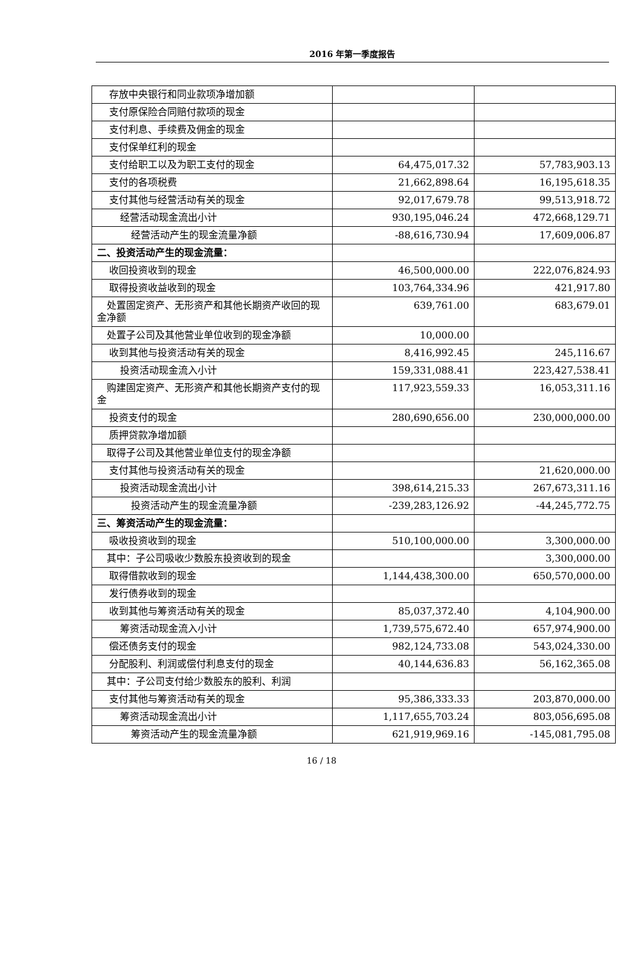2016 年第一季度报告
| 存放中央银行和同业款项净增加额 | | |
| 支付原保险合同赔付款项的现金 | | |
| 支付利息、手续费及佣金的现金 | | |
| 支付保单红利的现金 | | |
| 支付给职工以及为职工支付的现金 | 64,475,017.32 | 57,783,903.13 |
| 支付的各项税费 | 21,662,898.64 | 16,195,618.35 |
| 支付其他与经营活动有关的现金 | 92,017,679.78 | 99,513,918.72 |
| 经营活动现金流出小计 | 930,195,046.24 | 472,668,129.71 |
| 经营活动产生的现金流量净额 | -88,616,730.94 | 17,609,006.87 |
| 二、投资活动产生的现金流量： | | |
| 收回投资收到的现金 | 46,500,000.00 | 222,076,824.93 |
| 取得投资收益收到的现金 | 103,764,334.96 | 421,917.80 |
| 处置固定资产、无形资产和其他长期资产收回的现金净额 | 639,761.00 | 683,679.01 |
| 处置子公司及其他营业单位收到的现金净额 | 10,000.00 | |
| 收到其他与投资活动有关的现金 | 8,416,992.45 | 245,116.67 |
| 投资活动现金流入小计 | 159,331,088.41 | 223,427,538.41 |
| 购建固定资产、无形资产和其他长期资产支付的现金 | 117,923,559.33 | 16,053,311.16 |
| 投资支付的现金 | 280,690,656.00 | 230,000,000.00 |
| 质押贷款净增加额 | | |
| 取得子公司及其他营业单位支付的现金净额 | | |
| 支付其他与投资活动有关的现金 | | 21,620,000.00 |
| 投资活动现金流出小计 | 398,614,215.33 | 267,673,311.16 |
| 投资活动产生的现金流量净额 | -239,283,126.92 | -44,245,772.75 |
| 三、筹资活动产生的现金流量： | | |
| 吸收投资收到的现金 | 510,100,000.00 | 3,300,000.00 |
| 其中：子公司吸收少数股东投资收到的现金 | | 3,300,000.00 |
| 取得借款收到的现金 | 1,144,438,300.00 | 650,570,000.00 |
| 发行债券收到的现金 | | |
| 收到其他与筹资活动有关的现金 | 85,037,372.40 | 4,104,900.00 |
| 筹资活动现金流入小计 | 1,739,575,672.40 | 657,974,900.00 |
| 偿还债务支付的现金 | 982,124,733.08 | 543,024,330.00 |
| 分配股利、利润或偿付利息支付的现金 | 40,144,636.83 | 56,162,365.08 |
| 其中：子公司支付给少数股东的股利、利润 | | |
| 支付其他与筹资活动有关的现金 | 95,386,333.33 | 203,870,000.00 |
| 筹资活动现金流出小计 | 1,117,655,703.24 | 803,056,695.08 |
| 筹资活动产生的现金流量净额 | 621,919,969.16 | -145,081,795.08 |
16 / 18